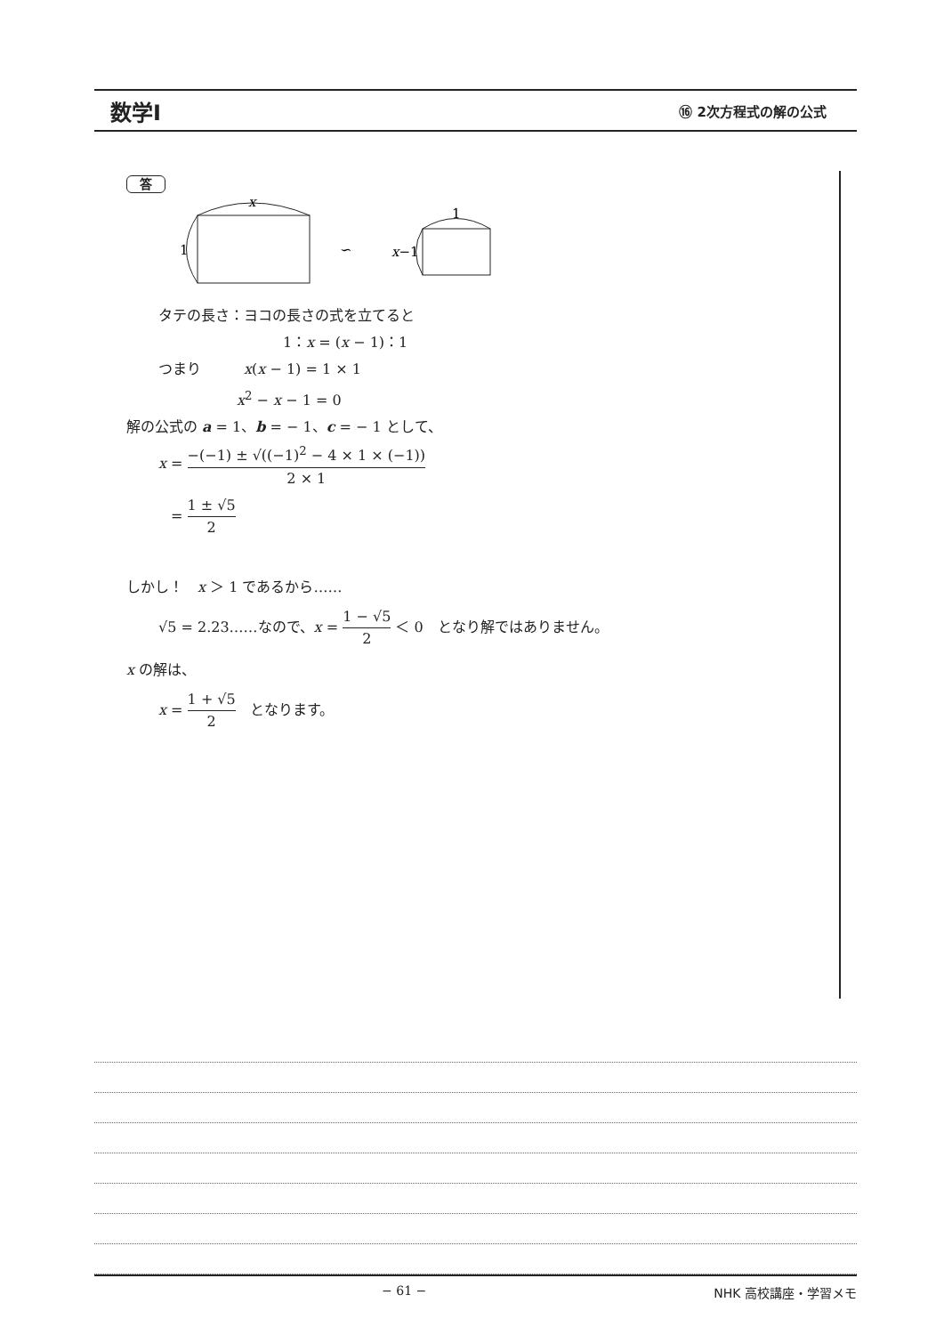数学Ⅰ ⑯ 2次方程式の解の公式
答
x
1
∽
1
x−1
タテの長さ：ヨコの長さの式を立てると
1：x = (x − 1)：1
つまり　　　x(x − 1) = 1 × 1
x<sup>2</sup> − x − 1 = 0
解の公式の a = 1、b = − 1、c = − 1 として、
x = −(−1) ± √((−1)<sup>2</sup> − 4 × 1 × (−1)) 2 × 1
= 1 ± √5 2
しかし！　x ＞ 1 であるから……
√5 = 2.23……なので、x = 1 − √5 2 ＜ 0　となり解ではありません。
x の解は、
x = 1 + √5 2　となります。
− 61 − NHK 高校講座・学習メモ